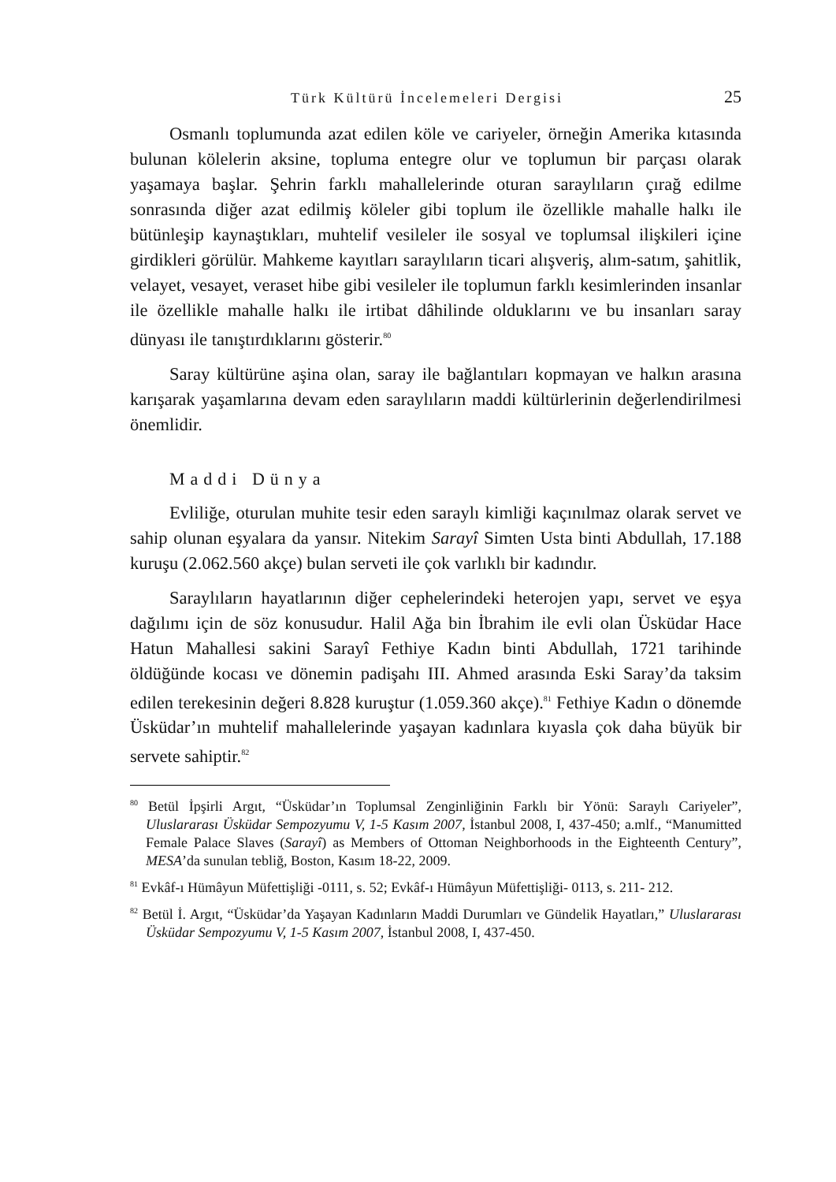Türk Kültürü İncelemeleri Dergisi 25
Osmanlı toplumunda azat edilen köle ve cariyeler, örneğin Amerika kıtasında bulunan kölelerin aksine, topluma entegre olur ve toplumun bir parçası olarak yaşamaya başlar. Şehrin farklı mahallelerinde oturan saraylıların çırağ edilme sonrasında diğer azat edilmiş köleler gibi toplum ile özellikle mahalle halkı ile bütünleşip kaynaştıkları, muhtelif vesileler ile sosyal ve toplumsal ilişkileri içine girdikleri görülür. Mahkeme kayıtları saraylıların ticari alışveriş, alım-satım, şahitlik, velayet, vesayet, veraset hibe gibi vesileler ile toplumun farklı kesimlerinden insanlar ile özellikle mahalle halkı ile irtibat dâhilinde olduklarını ve bu insanları saray dünyası ile tanıştırdıklarını gösterir.<sup>80</sup>
Saray kültürüne aşina olan, saray ile bağlantıları kopmayan ve halkın arasına karışarak yaşamlarına devam eden saraylıların maddi kültürlerinin değerlendirilmesi önemlidir.
Maddi Dünya
Evliliğe, oturulan muhite tesir eden saraylı kimliği kaçınılmaz olarak servet ve sahip olunan eşyalara da yansır. Nitekim Sarayî Simten Usta binti Abdullah, 17.188 kuruşu (2.062.560 akçe) bulan serveti ile çok varlıklı bir kadındır.
Saraylıların hayatlarının diğer cephelerindeki heterojen yapı, servet ve eşya dağılımı için de söz konusudur. Halil Ağa bin İbrahim ile evli olan Üsküdar Hace Hatun Mahallesi sakini Sarayî Fethiye Kadın binti Abdullah, 1721 tarihinde öldüğünde kocası ve dönemin padişahı III. Ahmed arasında Eski Saray’da taksim edilen terekesinin değeri 8.828 kuruştur (1.059.360 akçe).<sup>81</sup> Fethiye Kadın o dönemde Üsküdar’ın muhtelif mahallelerinde yaşayan kadınlara kıyasla çok daha büyük bir servete sahiptir.<sup>82</sup>
<sup>80</sup> Betül İpşirli Argıt, “Üsküdar’ın Toplumsal Zenginliğinin Farklı bir Yönü: Saraylı Cariyeler”, Uluslararası Üsküdar Sempozyumu V, 1-5 Kasım 2007, İstanbul 2008, I, 437-450; a.mlf., “Manumitted Female Palace Slaves (Sarayî) as Members of Ottoman Neighborhoods in the Eighteenth Century”, MESA’da sunulan tebliğ, Boston, Kasım 18-22, 2009.
<sup>81</sup> Evkâf-ı Hümâyun Müfettişliği -0111, s. 52; Evkâf-ı Hümâyun Müfettişliği- 0113, s. 211- 212.
<sup>82</sup> Betül İ. Argıt, “Üsküdar’da Yaşayan Kadınların Maddi Durumları ve Gündelik Hayatları,” Uluslararası Üsküdar Sempozyumu V, 1-5 Kasım 2007, İstanbul 2008, I, 437-450.